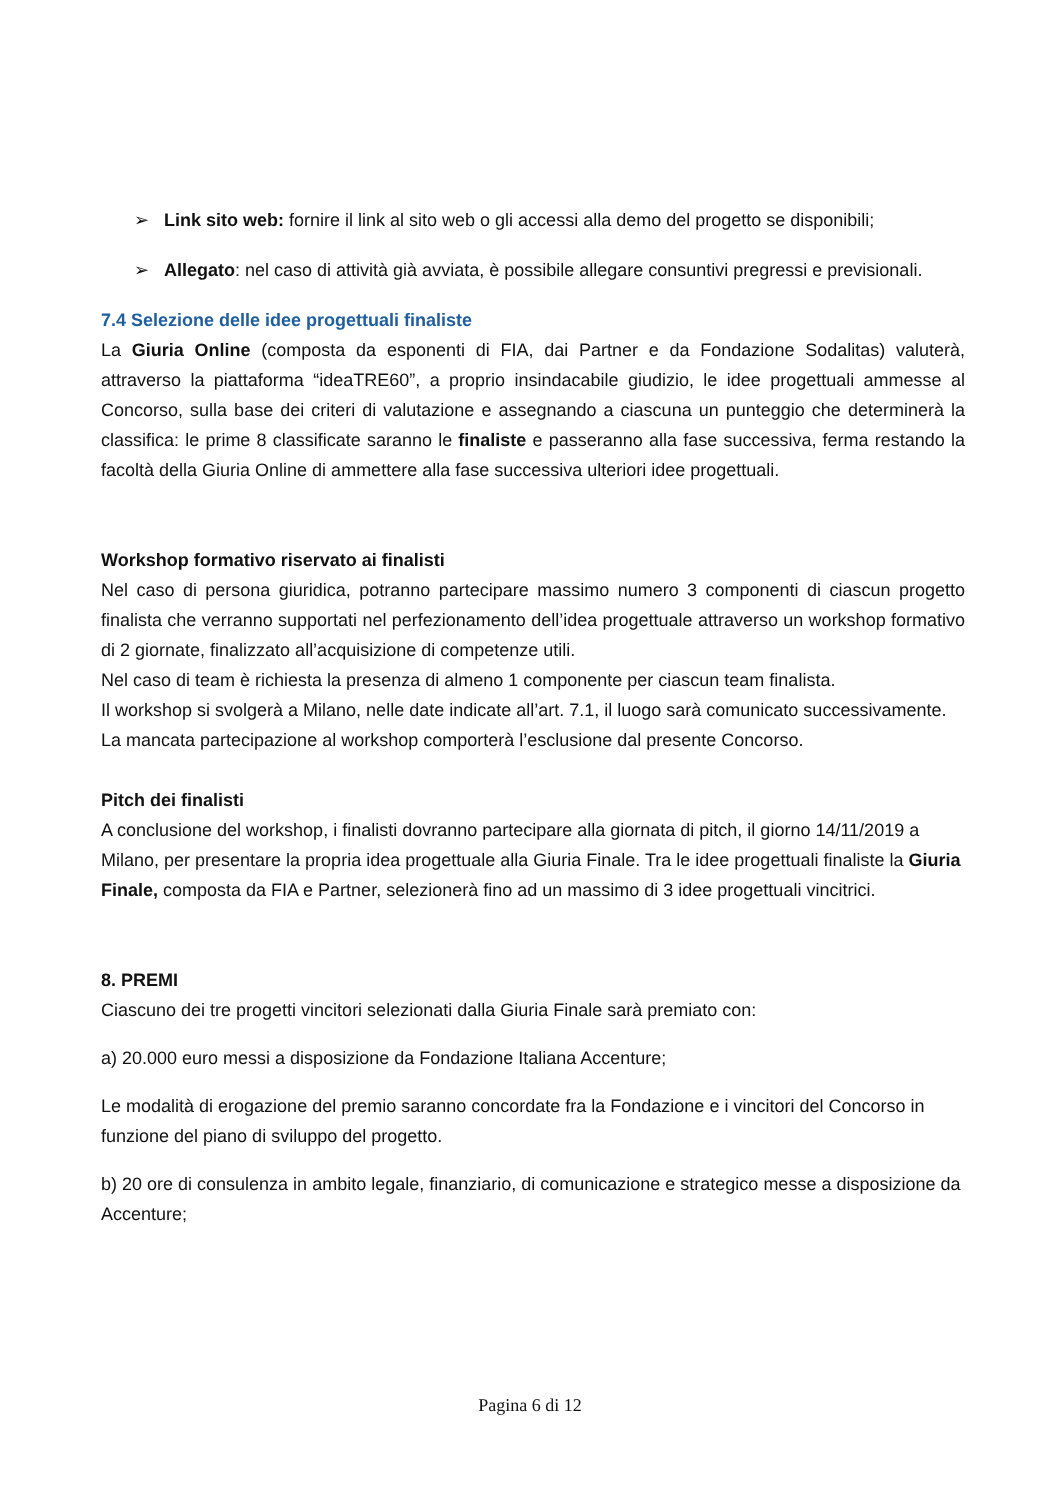➢ Link sito web: fornire il link al sito web o gli accessi alla demo del progetto se disponibili;
➢ Allegato: nel caso di attività già avviata, è possibile allegare consuntivi pregressi e previsionali.
7.4 Selezione delle idee progettuali finaliste
La Giuria Online (composta da esponenti di FIA, dai Partner e da Fondazione Sodalitas) valuterà, attraverso la piattaforma “ideaTRE60”, a proprio insindacabile giudizio, le idee progettuali ammesse al Concorso, sulla base dei criteri di valutazione e assegnando a ciascuna un punteggio che determinerà la classifica: le prime 8 classificate saranno le finaliste e passeranno alla fase successiva, ferma restando la facoltà della Giuria Online di ammettere alla fase successiva ulteriori idee progettuali.
Workshop formativo riservato ai finalisti
Nel caso di persona giuridica, potranno partecipare massimo numero 3 componenti di ciascun progetto finalista che verranno supportati nel perfezionamento dell’idea progettuale attraverso un workshop formativo di 2 giornate, finalizzato all’acquisizione di competenze utili.
Nel caso di team è richiesta la presenza di almeno 1 componente per ciascun team finalista.
Il workshop si svolgerà a Milano, nelle date indicate all’art. 7.1, il luogo sarà comunicato successivamente.
La mancata partecipazione al workshop comporterà l’esclusione dal presente Concorso.
Pitch dei finalisti
A conclusione del workshop, i finalisti dovranno partecipare alla giornata di pitch, il giorno 14/11/2019 a Milano, per presentare la propria idea progettuale alla Giuria Finale. Tra le idee progettuali finaliste la Giuria Finale, composta da FIA e Partner, selezionerà fino ad un massimo di 3 idee progettuali vincitrici.
8. PREMI
Ciascuno dei tre progetti vincitori selezionati dalla Giuria Finale sarà premiato con:
a) 20.000 euro messi a disposizione da Fondazione Italiana Accenture;
Le modalità di erogazione del premio saranno concordate fra la Fondazione e i vincitori del Concorso in funzione del piano di sviluppo del progetto.
b) 20 ore di consulenza in ambito legale, finanziario, di comunicazione e strategico messe a disposizione da Accenture;
Pagina 6 di 12